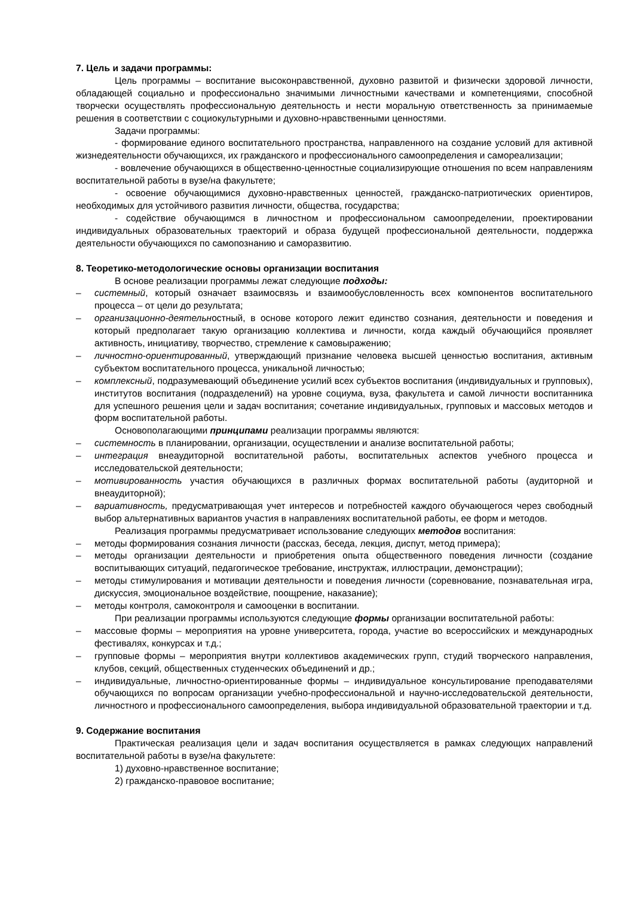7. Цель и задачи программы:
Цель программы – воспитание высоконравственной, духовно развитой и физически здоровой личности, обладающей социально и профессионально значимыми личностными качествами и компетенциями, способной творчески осуществлять профессиональную деятельность и нести моральную ответственность за принимаемые решения в соответствии с социокультурными и духовно-нравственными ценностями.
Задачи программы:
- формирование единого воспитательного пространства, направленного на создание условий для активной жизнедеятельности обучающихся, их гражданского и профессионального самоопределения и самореализации;
- вовлечение обучающихся в общественно-ценностные социализирующие отношения по всем направлениям воспитательной работы в вузе/на факультете;
- освоение обучающимися духовно-нравственных ценностей, гражданско-патриотических ориентиров, необходимых для устойчивого развития личности, общества, государства;
- содействие обучающимся в личностном и профессиональном самоопределении, проектировании индивидуальных образовательных траекторий и образа будущей профессиональной деятельности, поддержка деятельности обучающихся по самопознанию и саморазвитию.
8. Теоретико-методологические основы организации воспитания
В основе реализации программы лежат следующие подходы:
– системный, который означает взаимосвязь и взаимообусловленность всех компонентов воспитательного процесса – от цели до результата;
– организационно-деятельностный, в основе которого лежит единство сознания, деятельности и поведения и который предполагает такую организацию коллектива и личности, когда каждый обучающийся проявляет активность, инициативу, творчество, стремление к самовыражению;
– личностно-ориентированный, утверждающий признание человека высшей ценностью воспитания, активным субъектом воспитательного процесса, уникальной личностью;
– комплексный, подразумевающий объединение усилий всех субъектов воспитания (индивидуальных и групповых), институтов воспитания (подразделений) на уровне социума, вуза, факультета и самой личности воспитанника для успешного решения цели и задач воспитания; сочетание индивидуальных, групповых и массовых методов и форм воспитательной работы.
Основополагающими принципами реализации программы являются:
– системность в планировании, организации, осуществлении и анализе воспитательной работы;
– интеграция внеаудиторной воспитательной работы, воспитательных аспектов учебного процесса и исследовательской деятельности;
– мотивированность участия обучающихся в различных формах воспитательной работы (аудиторной и внеаудиторной);
– вариативность, предусматривающая учет интересов и потребностей каждого обучающегося через свободный выбор альтернативных вариантов участия в направлениях воспитательной работы, ее форм и методов.
Реализация программы предусматривает использование следующих методов воспитания:
– методы формирования сознания личности (рассказ, беседа, лекция, диспут, метод примера);
– методы организации деятельности и приобретения опыта общественного поведения личности (создание воспитывающих ситуаций, педагогическое требование, инструктаж, иллюстрации, демонстрации);
– методы стимулирования и мотивации деятельности и поведения личности (соревнование, познавательная игра, дискуссия, эмоциональное воздействие, поощрение, наказание);
– методы контроля, самоконтроля и самооценки в воспитании.
При реализации программы используются следующие формы организации воспитательной работы:
– массовые формы – мероприятия на уровне университета, города, участие во всероссийских и международных фестивалях, конкурсах и т.д.;
– групповые формы – мероприятия внутри коллективов академических групп, студий творческого направления, клубов, секций, общественных студенческих объединений и др.;
– индивидуальные, личностно-ориентированные формы – индивидуальное консультирование преподавателями обучающихся по вопросам организации учебно-профессиональной и научно-исследовательской деятельности, личностного и профессионального самоопределения, выбора индивидуальной образовательной траектории и т.д.
9. Содержание воспитания
Практическая реализация цели и задач воспитания осуществляется в рамках следующих направлений воспитательной работы в вузе/на факультете:
1) духовно-нравственное воспитание;
2) гражданско-правовое воспитание;